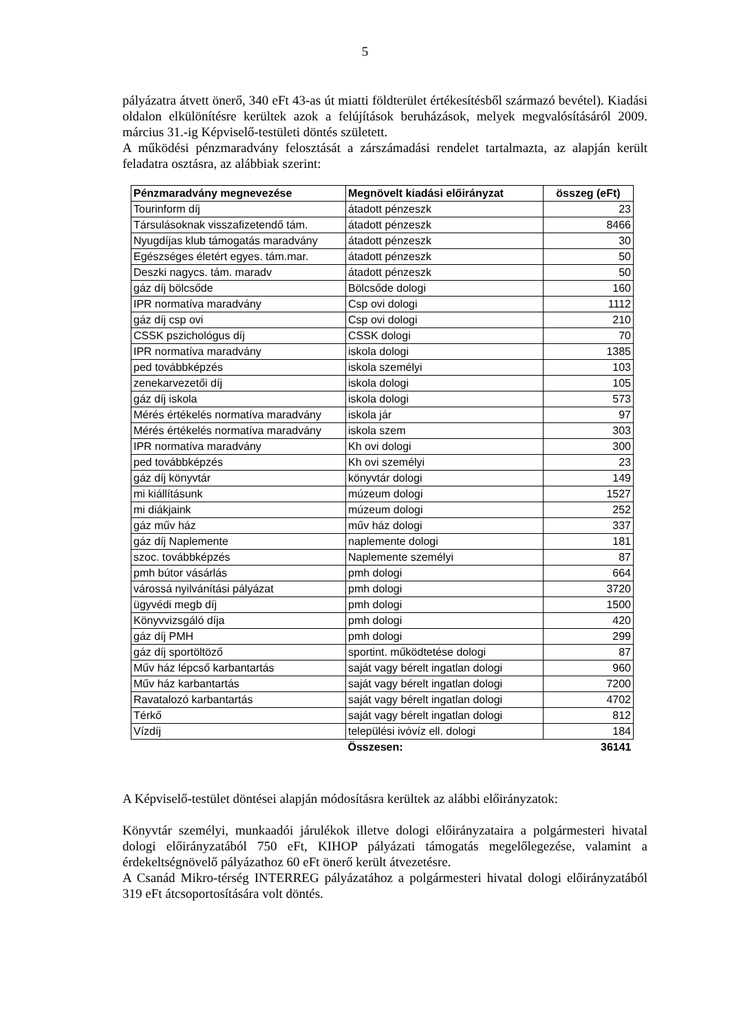5
pályázatra átvett önerő, 340 eFt 43-as út miatti földterület értékesítésből származó bevétel). Kiadási oldalon elkülönítésre kerültek azok a felújítások beruházások, melyek megvalósításáról 2009. március 31.-ig Képviselő-testületi döntés született.
A működési pénzmaradvány felosztását a zárszámadási rendelet tartalmazta, az alapján került feladatra osztásra, az alábbiak szerint:
| Pénzmaradvány megnevezése | Megnövelt kiadási előirányzat | összeg (eFt) |
| --- | --- | --- |
| Tourinform díj | átadott pénzeszk | 23 |
| Társulásoknak visszafizetendő tám. | átadott pénzeszk | 8466 |
| Nyugdíjas klub támogatás maradvány | átadott pénzeszk | 30 |
| Egészséges életért egyes. tám.mar. | átadott pénzeszk | 50 |
| Deszki nagycs. tám. maradv | átadott pénzeszk | 50 |
| gáz díj bölcsőde | Bölcsőde dologi | 160 |
| IPR normatíva maradvány | Csp ovi dologi | 1112 |
| gáz díj csp ovi | Csp ovi dologi | 210 |
| CSSK pszichológus díj | CSSK dologi | 70 |
| IPR normatíva maradvány | iskola dologi | 1385 |
| ped továbbképzés | iskola személyi | 103 |
| zenekarvezetői díj | iskola dologi | 105 |
| gáz díj iskola | iskola dologi | 573 |
| Mérés értékelés normatíva maradvány | iskola jár | 97 |
| Mérés értékelés normatíva maradvány | iskola szem | 303 |
| IPR normatíva maradvány | Kh ovi dologi | 300 |
| ped továbbképzés | Kh ovi személyi | 23 |
| gáz díj könyvtár | könyvtár dologi | 149 |
| mi kiállításunk | múzeum dologi | 1527 |
| mi diákjaink | múzeum dologi | 252 |
| gáz műv ház | műv ház dologi | 337 |
| gáz díj Naplemente | naplemente dologi | 181 |
| szoc. továbbképzés | Naplemente személyi | 87 |
| pmh bútor vásárlás | pmh dologi | 664 |
| várossá nyilvánítási pályázat | pmh dologi | 3720 |
| ügyvédi megb díj | pmh dologi | 1500 |
| Könyvvizsgáló díja | pmh dologi | 420 |
| gáz díj PMH | pmh dologi | 299 |
| gáz díj sportöltöző | sportint. működtetése dologi | 87 |
| Műv ház lépcső karbantartás | saját vagy bérelt ingatlan dologi | 960 |
| Műv ház karbantartás | saját vagy bérelt ingatlan dologi | 7200 |
| Ravatalozó karbantartás | saját vagy bérelt ingatlan dologi | 4702 |
| Térkő | saját vagy bérelt ingatlan dologi | 812 |
| Vízdíj | települési ivóvíz ell. dologi | 184 |
| | Összesen: | 36141 |
A Képviselő-testület döntései alapján módosításra kerültek az alábbi előirányzatok:
Könyvtár személyi, munkaadói járulékok illetve dologi előirányzataira a polgármesteri hivatal dologi előirányzatából 750 eFt, KIHOP pályázati támogatás megelőlegezése, valamint a érdekeltségnövelő pályázathoz 60 eFt önerő került átvezetésre.
A Csanád Mikro-térség INTERREG pályázatához a polgármesteri hivatal dologi előirányzatából 319 eFt átcsoportosítására volt döntés.